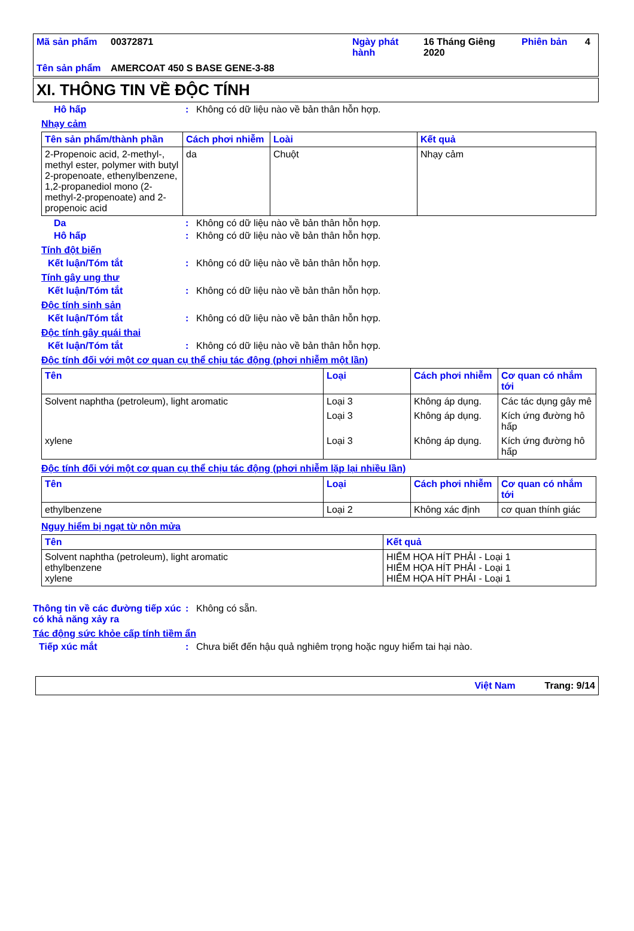| Mã sản phẩm | 00372871 | Ngày phát hành | 16 Tháng Giêng 2020 | Phiên bản | 4 |
| Tên sản phẩm | AMERCOAT 450 S BASE GENE-3-88 | | | | |
XI. THÔNG TIN VỀ ĐỘC TÍNH
Hô hấp: Không có dữ liệu nào về bản thân hỗn hợp.
Nhạy cảm
| Tên sản phẩm/thành phần | Cách phơi nhiễm | Loài | Kết quả |
| --- | --- | --- | --- |
| 2-Propenoic acid, 2-methyl-, methyl ester, polymer with butyl 2-propenoate, ethenylbenzene, 1,2-propanediol mono (2-methyl-2-propenoate) and 2-propenoic acid | da | Chuột | Nhạy cảm |
Da: Không có dữ liệu nào về bản thân hỗn hợp.
Hô hấp: Không có dữ liệu nào về bản thân hỗn hợp.
Tính đột biến
Kết luận/Tóm tắt: Không có dữ liệu nào về bản thân hỗn hợp.
Tính gây ung thư
Kết luận/Tóm tắt: Không có dữ liệu nào về bản thân hỗn hợp.
Độc tính sinh sản
Kết luận/Tóm tắt: Không có dữ liệu nào về bản thân hỗn hợp.
Độc tính gây quái thai
Kết luận/Tóm tắt: Không có dữ liệu nào về bản thân hỗn hợp.
Độc tính đối với một cơ quan cụ thể chịu tác động (phơi nhiễm một lần)
| Tên | Loại | Cách phơi nhiễm | Cơ quan có nhắm tới |
| --- | --- | --- | --- |
| Solvent naphtha (petroleum), light aromatic | Loại 3 | Không áp dụng. | Các tác dụng gây mê |
| | Loại 3 | Không áp dụng. | Kích ứng đường hô hấp |
| xylene | Loại 3 | Không áp dụng. | Kích ứng đường hô hấp |
Độc tính đối với một cơ quan cụ thể chịu tác động (phơi nhiễm lặp lại nhiều lần)
| Tên | Loại | Cách phơi nhiễm | Cơ quan có nhắm tới |
| --- | --- | --- | --- |
| ethylbenzene | Loại 2 | Không xác định | cơ quan thính giác |
Nguy hiểm bị ngạt từ nôn mửa
| Tên | Kết quả |
| --- | --- |
| Solvent naphtha (petroleum), light aromatic ethylbenzene xylene | HIỂM HỌA HÍT PHẢI - Loại 1 HIỂM HỌA HÍT PHẢI - Loại 1 HIỂM HỌA HÍT PHẢI - Loại 1 |
Thông tin về các đường tiếp xúc có khả năng xảy ra: Không có sẵn.
Tác động sức khỏe cấp tính tiềm ẩn
Tiếp xúc mắt: Chưa biết đến hậu quả nghiêm trọng hoặc nguy hiểm tai hại nào.
Việt Nam Trang: 9/14